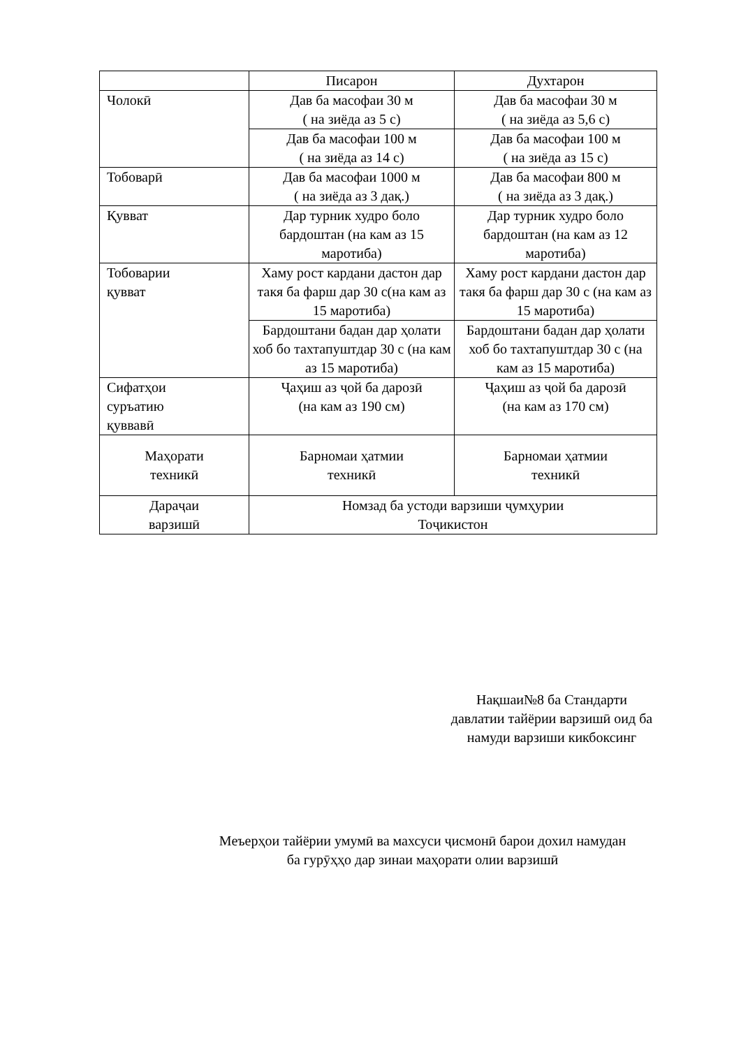| | Писарон | Духтарон |
| Чолокӣ | Дав ба масофаи 30 м ( на зиёда аз 5 с) | Дав ба масофаи 30 м ( на зиёда аз 5,6 с) |
| | Дав ба масофаи 100 м ( на зиёда аз 14 с) | Дав ба масофаи 100 м ( на зиёда аз 15 с) |
| Тобоварӣ | Дав ба масофаи 1000 м ( на зиёда аз 3 дақ.) | Дав ба масофаи 800 м ( на зиёда аз 3 дақ.) |
| Қувват | Дар турник худро боло бардоштан (на кам аз 15 маротиба) | Дар турник худро боло бардоштан (на кам аз 12 маротиба) |
| Тобоварии қувват | Хаму рост кардани дастон дар такя ба фарш дар 30 с(на кам аз 15 маротиба) | Хаму рост кардани дастон дар такя ба фарш дар 30 с (на кам аз 15 маротиба) |
| | Бардоштани бадан дар ҳолати хоб бо тахтапуштдар 30 с (на кам аз 15 маротиба) | Бардоштани бадан дар ҳолати хоб бо тахтапуштдар 30 с (на кам аз 15 маротиба) |
| Сифатҳои суръатию қуввавӣ | Ҷаҳиш аз ҷой ба дарозӣ (на кам аз 190 см) | Ҷаҳиш аз ҷой ба дарозӣ (на кам аз 170 см) |
| Маҳорати техникӣ | Барномаи ҳатмии техникӣ | Барномаи ҳатмии техникӣ |
| Дараҷаи варзишӣ | Номзад ба устоди варзиши ҷумҳурии Тоҷикистон | |
Нақшаи№8 ба Стандарти
давлатии тайёрии варзишӣ оид ба
намуди варзиши кикбоксинг
Меъерҳои тайёрии умумӣ ва махсуси ҷисмонӣ барои дохил намудан
ба гурӯҳҳо дар зинаи маҳорати олии варзишӣ